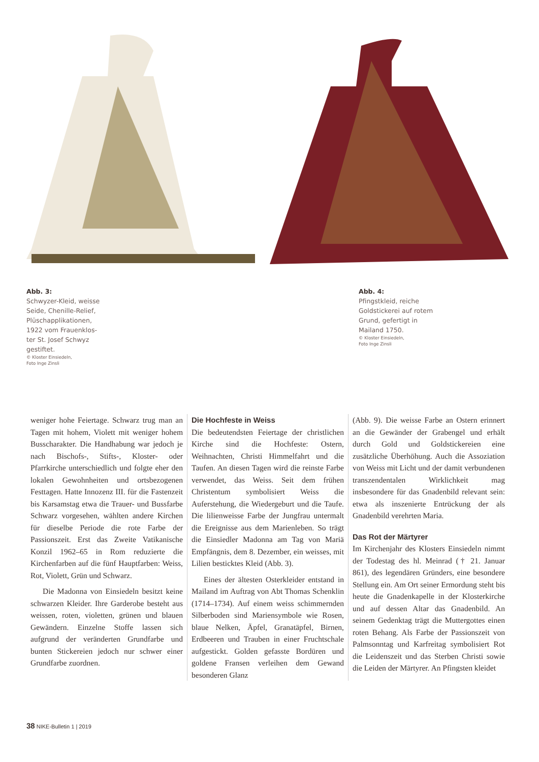Abb. 3:
Schwyzer-Kleid, weisse
Seide, Chenille-Relief,
Plüschapplikationen,
1922 vom Frauenklos-
ter St. Josef Schwyz
gestiftet.
© Kloster Einsiedeln,
Foto Inge Zinsli
Abb. 4:
Pfingstkleid, reiche
Goldstickerei auf rotem
Grund, gefertigt in
Mailand 1750.
© Kloster Einsiedeln,
Foto Inge Zinsli
weniger hohe Feiertage. Schwarz trug man an Tagen mit hohem, Violett mit weniger hohem Busscharakter. Die Handhabung war jedoch je nach Bischofs-, Stifts-, Kloster- oder Pfarrkirche unterschiedlich und folgte eher den lokalen Gewohnheiten und ortsbezogenen Festtagen. Hatte Innozenz III. für die Fastenzeit bis Karsamstag etwa die Trauer- und Bussfarbe Schwarz vorgesehen, wählten andere Kirchen für dieselbe Periode die rote Farbe der Passionszeit. Erst das Zweite Vatikanische Konzil 1962–65 in Rom reduzierte die Kirchenfarben auf die fünf Hauptfarben: Weiss, Rot, Violett, Grün und Schwarz.
Die Madonna von Einsiedeln besitzt keine schwarzen Kleider. Ihre Garderobe besteht aus weissen, roten, violetten, grünen und blauen Gewändern. Einzelne Stoffe lassen sich aufgrund der veränderten Grundfarbe und bunten Stickereien jedoch nur schwer einer Grundfarbe zuordnen.
Die Hochfeste in Weiss
Die bedeutendsten Feiertage der christlichen Kirche sind die Hochfeste: Ostern, Weihnachten, Christi Himmelfahrt und die Taufen. An diesen Tagen wird die reinste Farbe verwendet, das Weiss. Seit dem frühen Christentum symbolisiert Weiss die Auferstehung, die Wiedergeburt und die Taufe. Die lilienweisse Farbe der Jungfrau untermalt die Ereignisse aus dem Marienleben. So trägt die Einsiedler Madonna am Tag von Mariä Empfängnis, dem 8. Dezember, ein weisses, mit Lilien besticktes Kleid (Abb. 3).
Eines der ältesten Osterkleider entstand in Mailand im Auftrag von Abt Thomas Schenklin (1714–1734). Auf einem weiss schimmernden Silberboden sind Mariensymbole wie Rosen, blaue Nelken, Äpfel, Granatäpfel, Birnen, Erdbeeren und Trauben in einer Fruchtschale aufgestickt. Golden gefasste Bordüren und goldene Fransen verleihen dem Gewand besonderen Glanz
(Abb. 9). Die weisse Farbe an Ostern erinnert an die Gewänder der Grabengel und erhält durch Gold und Goldstickereien eine zusätzliche Überhöhung. Auch die Assoziation von Weiss mit Licht und der damit verbundenen transzendentalen Wirklichkeit mag insbesondere für das Gnadenbild relevant sein: etwa als inszenierte Entrückung der als Gnadenbild verehrten Maria.
Das Rot der Märtyrer
Im Kirchenjahr des Klosters Einsiedeln nimmt der Todestag des hl. Meinrad († 21. Januar 861), des legendären Gründers, eine besondere Stellung ein. Am Ort seiner Ermordung steht bis heute die Gnadenkapelle in der Klosterkirche und auf dessen Altar das Gnadenbild. An seinem Gedenktag trägt die Muttergottes einen roten Behang. Als Farbe der Passionszeit von Palmsonntag und Karfreitag symbolisiert Rot die Leidenszeit und das Sterben Christi sowie die Leiden der Märtyrer. An Pfingsten kleidet
38 NIKE-Bulletin 1 | 2019